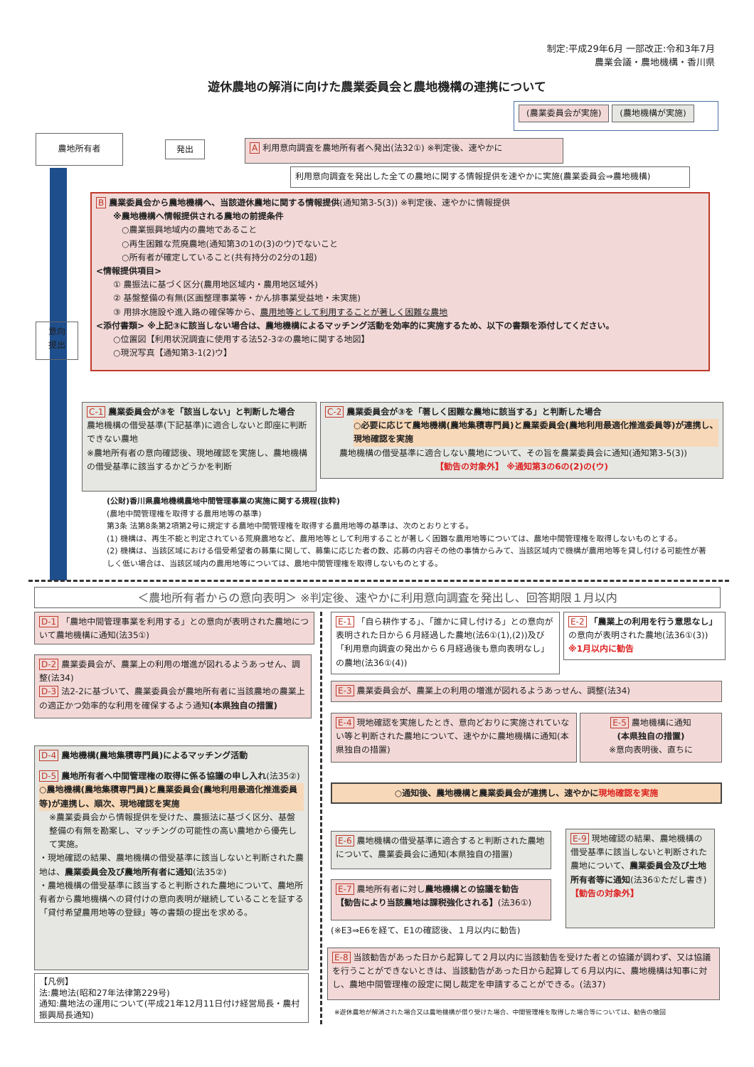制定:平成29年6月 一部改正:令和3年7月
農業会議・農地機構・香川県
遊休農地の解消に向けた農業委員会と農地機構の連携について
(農業委員会が実施) (農地機構が実施)
農地所有者
発出 A利用意向調査を農地所有者へ発出(法32①) ※判定後、速やかに
利用意向調査を発出した全ての農地に関する情報提供を速やかに実施(農業委員会⇒農地機構)
意向
提出
B農業委員会から農地機構へ、当該遊休農地に関する情報提供(通知第3-5(3)) ※判定後、速やかに情報提供
※農地機構へ情報提供される農地の前提条件
○農業振興地域内の農地であること
○再生困難な荒廃農地(通知第3の1の(3)のウ)でないこと
○所有者が確定していること(共有持分の2分の1超)
<情報提供項目>
① 農振法に基づく区分(農用地区域内・農用地区域外)
② 基盤整備の有無(区画整理事業等・かん排事業受益地・未実施)
③ 用排水施設や進入路の確保等から、農用地等として利用することが著しく困難な農地
<添付書類> ※上記③に該当しない場合は、農地機構によるマッチング活動を効率的に実施するため、以下の書類を添付してください。
○位置図【利用状況調査に使用する法52-3②の農地に関する地図】
○現況写真【通知第3-1(2)ウ】
C-1 農業委員会が③を「該当しない」と判断した場合
農地機構の借受基準(下記基準)に適合しないと即座に判断できない農地
※農地所有者の意向確認後、現地確認を実施し、農地機構の借受基準に該当するかどうかを判断
C-2 農業委員会が③を「著しく困難な農地に該当する」と判断した場合
○必要に応じて農地機構(農地集積専門員)と農業委員会(農地利用最適化推進委員等)が連携し、現地確認を実施
農地機構の借受基準に適合しない農地について、その旨を農業委員会に通知(通知第3-5(3))
【勧告の対象外】 ※通知第3の6の(2)の(ウ)
(公財)香川県農地機構農地中間管理事業の実施に関する規程(抜粋)
(農地中間管理権を取得する農用地等の基準)
第3条 法第8条第2項第2号に規定する農地中間管理権を取得する農用地等の基準は、次のとおりとする。
(1) 機構は、再生不能と判定されている荒廃農地など、農用地等として利用することが著しく困難な農用地等については、農地中間管理権を取得しないものとする。
(2) 機構は、当該区域における借受希望者の募集に関して、募集に応じた者の数、応募の内容その他の事情からみて、当該区域内で機構が農用地等を貸し付ける可能性が著しく低い場合は、当該区域内の農用地等については、農地中間管理権を取得しないものとする。
＜農地所有者からの意向表明＞ ※判定後、速やかに利用意向調査を発出し、回答期限１月以内
D-1 「農地中間管理事業を利用する」との意向が表明された農地について農地機構に通知(法35①)
D-2 農業委員会が、農業上の利用の増進が図れるようあっせん、調整(法34)
D-3 法2-2に基づいて、農業委員会が農地所有者に当該農地の農業上の適正かつ効率的な利用を確保するよう通知(本県独自の措置)
D-4 農地機構(農地集積専門員)によるマッチング活動
D-5 農地所有者へ中間管理権の取得に係る協議の申し入れ(法35②)
○農地機構(農地集積専門員)と農業委員会(農地利用最適化推進委員等)が連携し、順次、現地確認を実施
※農業委員会から情報提供を受けた、農振法に基づく区分、基盤整備の有無を勘案し、マッチングの可能性の高い農地から優先して実施。
・現地確認の結果、農地機構の借受基準に該当しないと判断された農地は、農業委員会及び農地所有者に通知(法35②)
・農地機構の借受基準に該当すると判断された農地について、農地所有者から農地機構への貸付けの意向表明が継続していることを証する「貸付希望農用地等の登録」等の書類の提出を求める。
【凡例】
法:農地法(昭和27年法律第229号)
通知:農地法の運用について(平成21年12月11日付け経営局長・農村振興局長通知)
E-1 「自ら耕作する」、「誰かに貸し付ける」との意向が表明された日から６月経過した農地(法6①(1),(2))及び「利用意向調査の発出から６月経過後も意向表明なし」の農地(法36①(4))
E-2 「農業上の利用を行う意思なし」の意向が表明された農地(法36①(3)) ※1月以内に勧告
E-3 農業委員会が、農業上の利用の増進が図れるようあっせん、調整(法34)
E-4 現地確認を実施したとき、意向どおりに実施されていない等と判断された農地について、速やかに農地機構に通知(本県独自の措置)
E-5 農地機構に通知
(本県独自の措置)
※意向表明後、直ちに
○通知後、農地機構と農業委員会が連携し、速やかに現地確認を実施
E-6 農地機構の借受基準に適合すると判断された農地について、農業委員会に通知(本県独自の措置)
E-9 現地確認の結果、農地機構の借受基準に該当しないと判断された農地について、農業委員会及び土地所有者等に通知(法36①ただし書き)
【勧告の対象外】
E-7 農地所有者に対し農地機構との協議を勧告
【勧告により当該農地は課税強化される】(法36①)
(※E3⇒E6を経て、E1の確認後、１月以内に勧告)
E-8 当該勧告があった日から起算して２月以内に当該勧告を受けた者との協議が調わず、又は協議を行うことができないときは、当該勧告があった日から起算して６月以内に、農地機構は知事に対し、農地中間管理権の設定に関し裁定を申請することができる。(法37)
※遊休農地が解消された場合又は農地機構が借り受けた場合、中間管理権を取得した場合等については、勧告の撤回